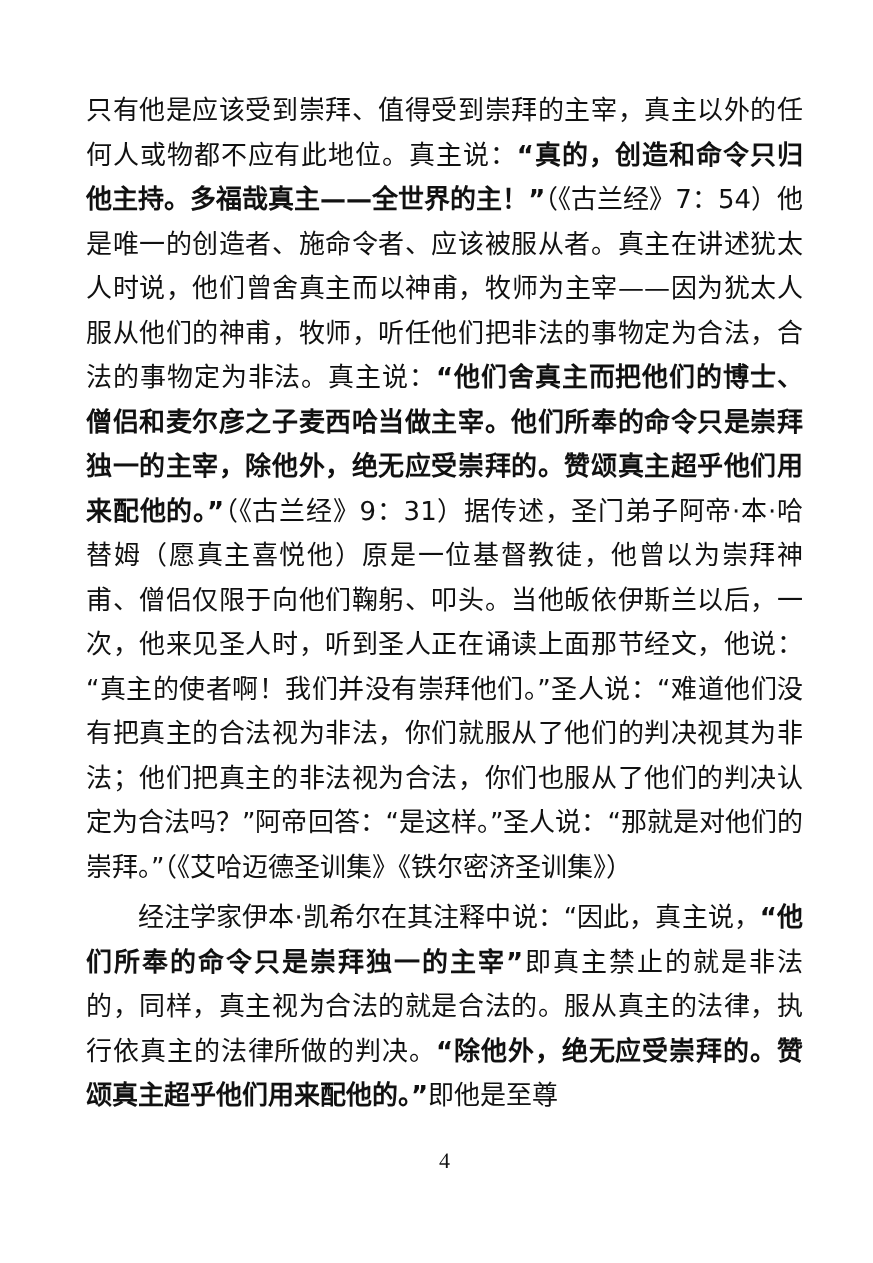只有他是应该受到崇拜、值得受到崇拜的主宰，真主以外的任何人或物都不应有此地位。真主说：“真的，创造和命令只归他主持。多福哉真主——全世界的主！”（《古兰经》7：54）他是唯一的创造者、施命令者、应该被服从者。真主在讲述犹太人时说，他们曾舍真主而以神甫，牧师为主宰——因为犹太人服从他们的神甫，牧师，听任他们把非法的事物定为合法，合法的事物定为非法。真主说：“他们舍真主而把他们的博士、僧侣和麦尔彦之子麦西哈当做主宰。他们所奉的命令只是崇拜独一的主宰，除他外，绝无应受崇拜的。赞颂真主超乎他们用来配他的。”（《古兰经》9：31）据传述，圣门弟子阿帝·本·哈替姆（愿真主喜悦他）原是一位基督教徒，他曾以为崇拜神甫、僧侣仅限于向他们鞠躬、叩头。当他皈依伊斯兰以后，一次，他来见圣人时，听到圣人正在诵读上面那节经文，他说：“真主的使者啊！我们并没有崇拜他们。”圣人说：“难道他们没有把真主的合法视为非法，你们就服从了他们的判决视其为非法；他们把真主的非法视为合法，你们也服从了他们的判决认定为合法吗？”阿帝回答：“是这样。”圣人说：“那就是对他们的崇拜。”（《艾哈迈德圣训集》《铁尔密济圣训集》）
经注学家伊本·凯希尔在其注释中说：“因此，真主说，“他们所奉的命令只是崇拜独一的主宰”即真主禁止的就是非法的，同样，真主视为合法的就是合法的。服从真主的法律，执行依真主的法律所做的判决。“除他外，绝无应受崇拜的。赞颂真主超乎他们用来配他的。”即他是至尊
4